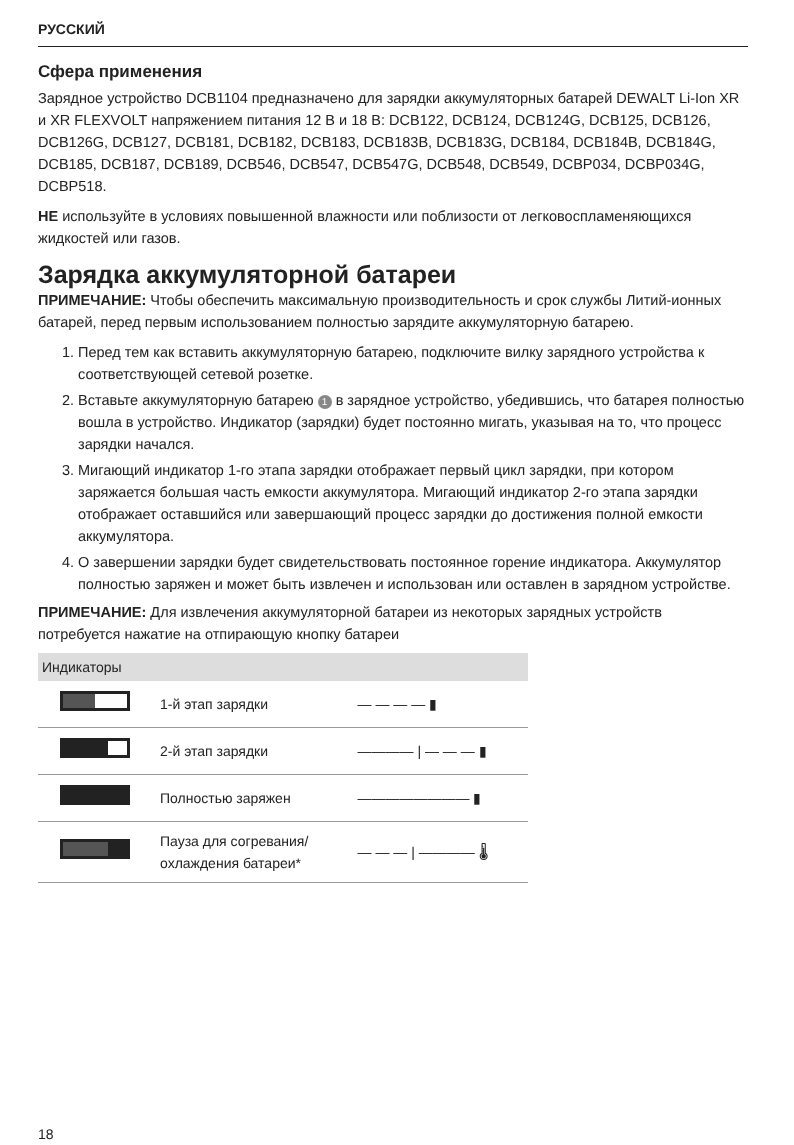РУССКИЙ
Сфера применения
Зарядное устройство DCB1104 предназначено для зарядки аккумуляторных батарей DEWALT Li-Ion XR и XR FLEXVOLT напряжением питания 12 В и 18 В: DCB122, DCB124, DCB124G, DCB125, DCB126, DCB126G, DCB127, DCB181, DCB182, DCB183, DCB183B, DCB183G, DCB184, DCB184B, DCB184G, DCB185, DCB187, DCB189, DCB546, DCB547, DCB547G, DCB548, DCB549, DCBP034, DCBP034G, DCBP518.
НЕ используйте в условиях повышенной влажности или поблизости от легковоспламеняющихся жидкостей или газов.
Зарядка аккумуляторной батареи
ПРИМЕЧАНИЕ: Чтобы обеспечить максимальную производительность и срок службы Литий-ионных батарей, перед первым использованием полностью зарядите аккумуляторную батарею.
1. Перед тем как вставить аккумуляторную батарею, подключите вилку зарядного устройства к соответствующей сетевой розетке.
2. Вставьте аккумуляторную батарею 1 в зарядное устройство, убедившись, что батарея полностью вошла в устройство. Индикатор (зарядки) будет постоянно мигать, указывая на то, что процесс зарядки начался.
3. Мигающий индикатор 1-го этапа зарядки отображает первый цикл зарядки, при котором заряжается большая часть емкости аккумулятора. Мигающий индикатор 2-го этапа зарядки отображает оставшийся или завершающий процесс зарядки до достижения полной емкости аккумулятора.
4. О завершении зарядки будет свидетельствовать постоянное горение индикатора. Аккумулятор полностью заряжен и может быть извлечен и использован или оставлен в зарядном устройстве.
ПРИМЕЧАНИЕ: Для извлечения аккумуляторной батареи из некоторых зарядных устройств потребуется нажатие на отпирающую кнопку батареи
| Индикаторы | | |
| --- | --- | --- |
| | 1-й этап зарядки | — — — — ▮ |
| | 2-й этап зарядки | ———— / — — — ▮ |
| | Полностью заряжен | ———————— ▮ |
| | Пауза для согревания/ охлаждения батареи* | — — — / ———— 🌡 |
18